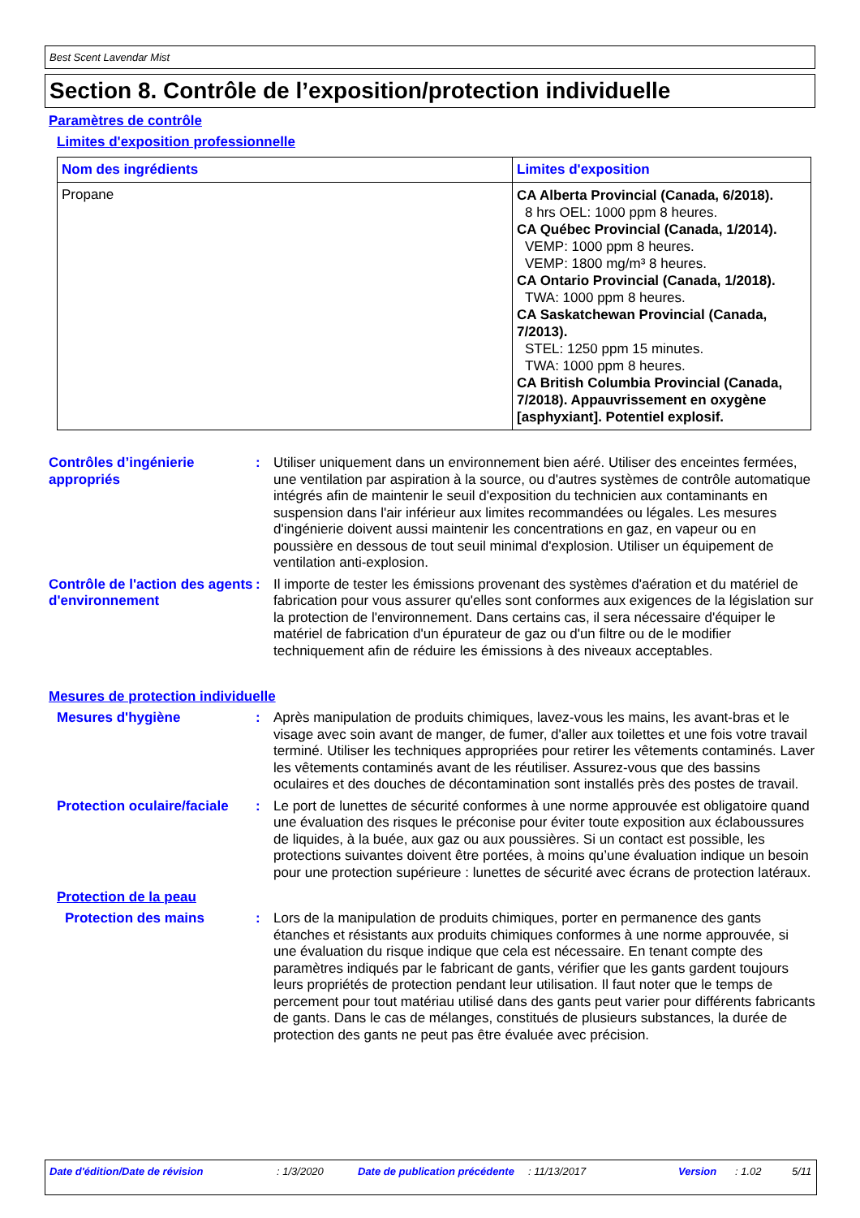Best Scent Lavendar Mist
Section 8. Contrôle de l’exposition/protection individuelle
Paramètres de contrôle
Limites d'exposition professionnelle
| Nom des ingrédients | Limites d'exposition |
| --- | --- |
| Propane | CA Alberta Provincial (Canada, 6/2018). 8 hrs OEL: 1000 ppm 8 heures. CA Québec Provincial (Canada, 1/2014). VEMP: 1000 ppm 8 heures. VEMP: 1800 mg/m³ 8 heures. CA Ontario Provincial (Canada, 1/2018). TWA: 1000 ppm 8 heures. CA Saskatchewan Provincial (Canada, 7/2013). STEL: 1250 ppm 15 minutes. TWA: 1000 ppm 8 heures. CA British Columbia Provincial (Canada, 7/2018). Appauvrissement en oxygène [asphyxiant]. Potentiel explosif. |
Contrôles d’ingénierie appropriés
: Utiliser uniquement dans un environnement bien aéré. Utiliser des enceintes fermées, une ventilation par aspiration à la source, ou d'autres systèmes de contrôle automatique intégrés afin de maintenir le seuil d'exposition du technicien aux contaminants en suspension dans l'air inférieur aux limites recommandées ou légales. Les mesures d'ingénierie doivent aussi maintenir les concentrations en gaz, en vapeur ou en poussière en dessous de tout seuil minimal d'explosion. Utiliser un équipement de ventilation anti-explosion.
Contrôle de l'action des agents d'environnement
: Il importe de tester les émissions provenant des systèmes d'aération et du matériel de fabrication pour vous assurer qu'elles sont conformes aux exigences de la législation sur la protection de l'environnement. Dans certains cas, il sera nécessaire d'équiper le matériel de fabrication d'un épurateur de gaz ou d'un filtre ou de le modifier techniquement afin de réduire les émissions à des niveaux acceptables.
Mesures de protection individuelle
Mesures d'hygiène : Après manipulation de produits chimiques, lavez-vous les mains, les avant-bras et le visage avec soin avant de manger, de fumer, d'aller aux toilettes et une fois votre travail terminé. Utiliser les techniques appropriées pour retirer les vêtements contaminés. Laver les vêtements contaminés avant de les réutiliser. Assurez-vous que des bassins oculaires et des douches de décontamination sont installés près des postes de travail.
Protection oculaire/faciale
: Le port de lunettes de sécurité conformes à une norme approuvée est obligatoire quand une évaluation des risques le préconise pour éviter toute exposition aux éclaboussures de liquides, à la buée, aux gaz ou aux poussières. Si un contact est possible, les protections suivantes doivent être portées, à moins qu’une évaluation indique un besoin pour une protection supérieure : lunettes de sécurité avec écrans de protection latéraux.
Protection de la peau
Protection des mains : Lors de la manipulation de produits chimiques, porter en permanence des gants étanches et résistants aux produits chimiques conformes à une norme approuvée, si une évaluation du risque indique que cela est nécessaire. En tenant compte des paramètres indiqués par le fabricant de gants, vérifier que les gants gardent toujours leurs propriétés de protection pendant leur utilisation. Il faut noter que le temps de percement pour tout matériau utilisé dans des gants peut varier pour différents fabricants de gants. Dans le cas de mélanges, constitués de plusieurs substances, la durée de protection des gants ne peut pas être évaluée avec précision.
Date d'édition/Date de révision : 1/3/2020 Date de publication précédente : 11/13/2017 Version : 1.02 5/11